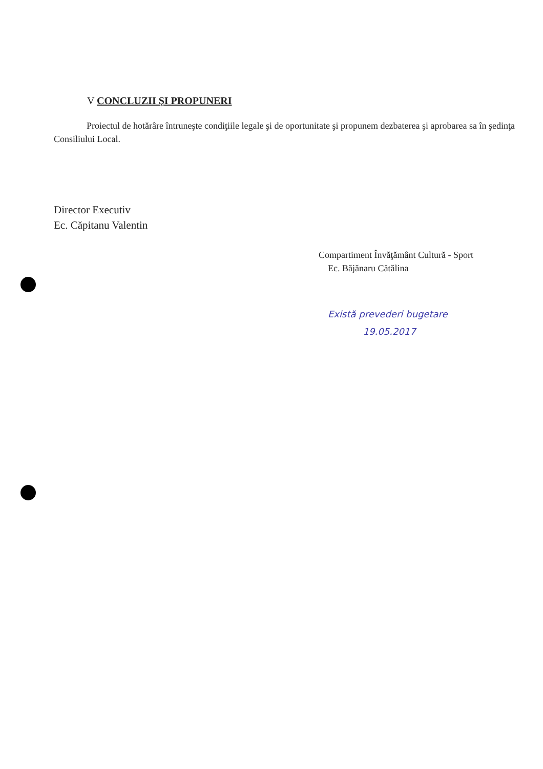V CONCLUZII ŞI PROPUNERI
Proiectul de hotărâre întruneşte condiţiile legale şi de oportunitate şi propunem dezbaterea şi aprobarea sa în şedinţa Consiliului Local.
Director Executiv
Ec. Căpitanu Valentin
Compartiment Învăţământ Cultură - Sport
Ec. Băjănaru Cătălina
Există prevederi bugetare
19.05.2017